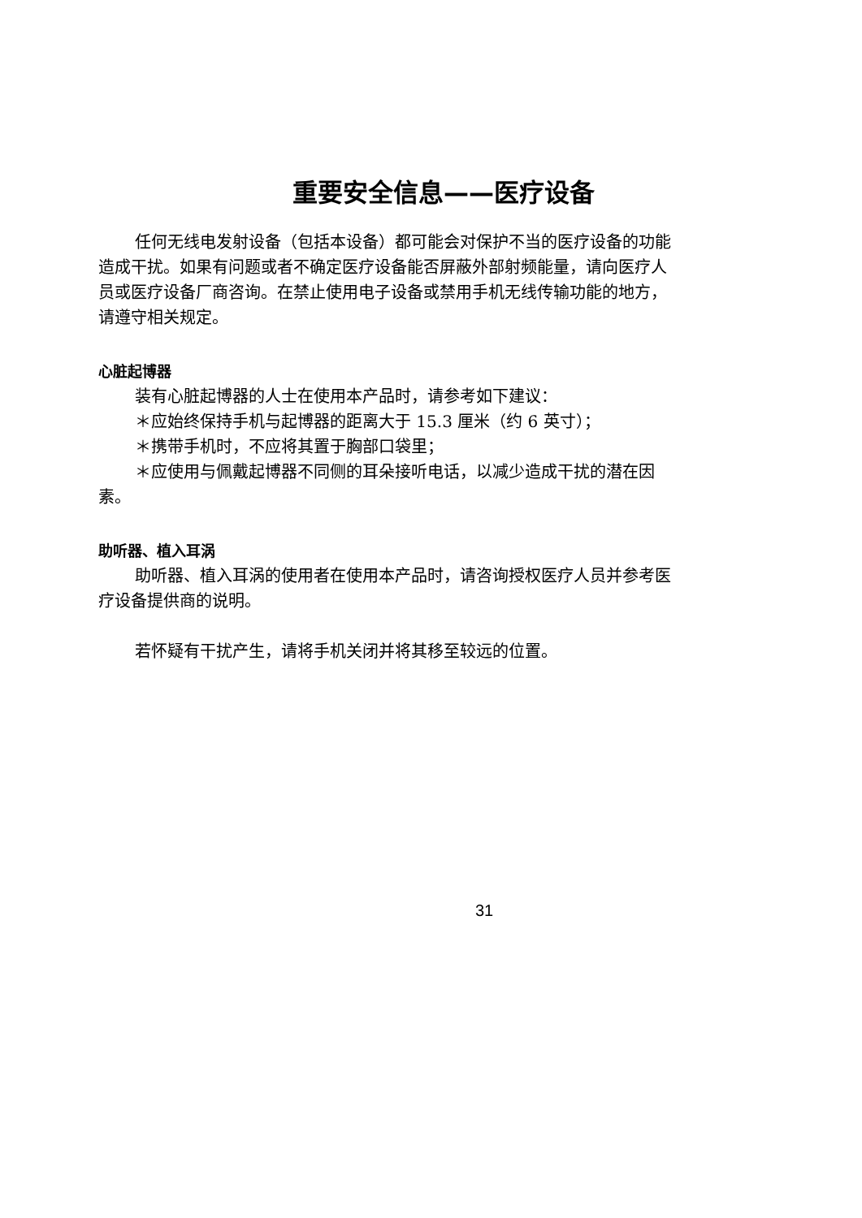重要安全信息——医疗设备
任何无线电发射设备（包括本设备）都可能会对保护不当的医疗设备的功能造成干扰。如果有问题或者不确定医疗设备能否屏蔽外部射频能量，请向医疗人员或医疗设备厂商咨询。在禁止使用电子设备或禁用手机无线传输功能的地方，请遵守相关规定。
心脏起博器
装有心脏起博器的人士在使用本产品时，请参考如下建议：
＊应始终保持手机与起博器的距离大于 15.3 厘米（约 6 英寸）；
＊携带手机时，不应将其置于胸部口袋里；
＊应使用与佩戴起博器不同侧的耳朵接听电话，以减少造成干扰的潜在因素。
助听器、植入耳涡
助听器、植入耳涡的使用者在使用本产品时，请咨询授权医疗人员并参考医疗设备提供商的说明。
若怀疑有干扰产生，请将手机关闭并将其移至较远的位置。
31